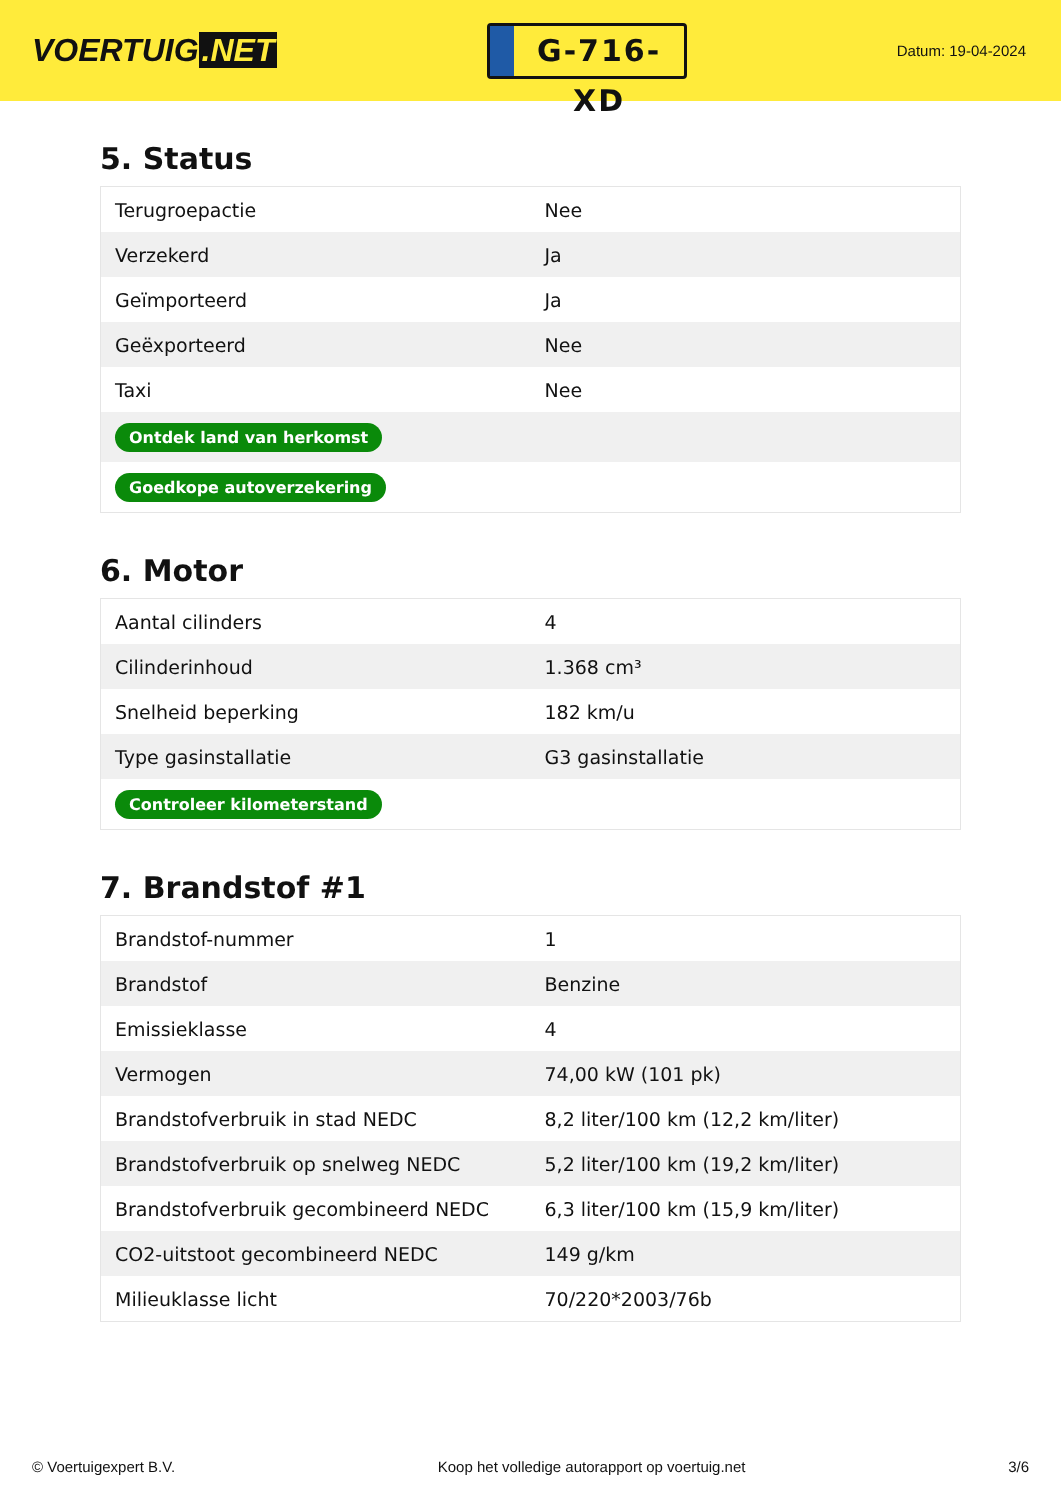VOERTUIG.NET
G-716-XD
Datum: 19-04-2024
5. Status
| Terugroepactie | Nee |
| Verzekerd | Ja |
| Geïmporteerd | Ja |
| Geëxporteerd | Nee |
| Taxi | Nee |
| Ontdek land van herkomst | |
| Goedkope autoverzekering | |
6. Motor
| Aantal cilinders | 4 |
| Cilinderinhoud | 1.368 cm³ |
| Snelheid beperking | 182 km/u |
| Type gasinstallatie | G3 gasinstallatie |
| Controleer kilometerstand | |
7. Brandstof #1
| Brandstof-nummer | 1 |
| Brandstof | Benzine |
| Emissieklasse | 4 |
| Vermogen | 74,00 kW (101 pk) |
| Brandstofverbruik in stad NEDC | 8,2 liter/100 km (12,2 km/liter) |
| Brandstofverbruik op snelweg NEDC | 5,2 liter/100 km (19,2 km/liter) |
| Brandstofverbruik gecombineerd NEDC | 6,3 liter/100 km (15,9 km/liter) |
| CO2-uitstoot gecombineerd NEDC | 149 g/km |
| Milieuklasse licht | 70/220*2003/76b |
© Voertuigexpert B.V. Koop het volledige autorapport op voertuig.net 3/6